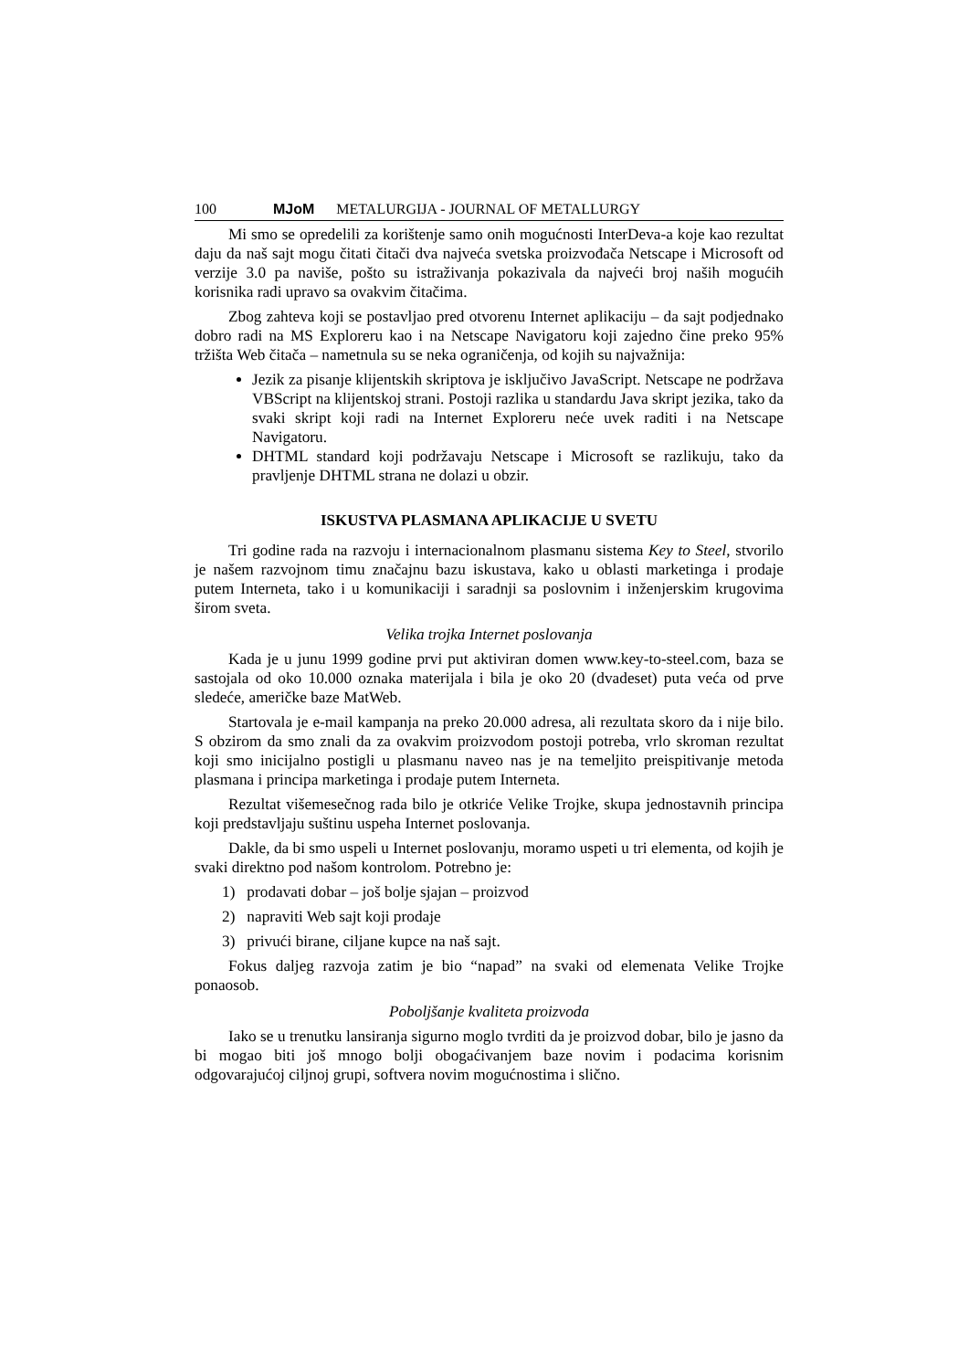100 MJoM METALURGIJA - JOURNAL OF METALLURGY
Mi smo se opredelili za korištenje samo onih mogućnosti InterDeva-a koje kao rezultat daju da naš sajt mogu čitati čitači dva najveća svetska proizvođača Netscape i Microsoft od verzije 3.0 pa naviše, pošto su istraživanja pokazivala da najveći broj naših mogućih korisnika radi upravo sa ovakvim čitačima.
Zbog zahteva koji se postavljao pred otvorenu Internet aplikaciju – da sajt podjednako dobro radi na MS Exploreru kao i na Netscape Navigatoru koji zajedno čine preko 95% tržišta Web čitača – nametnula su se neka ograničenja, od kojih su najvažnija:
Jezik za pisanje klijentskih skriptova je isključivo JavaScript. Netscape ne podržava VBScript na klijentskoj strani. Postoji razlika u standardu Java skript jezika, tako da svaki skript koji radi na Internet Exploreru neće uvek raditi i na Netscape Navigatoru.
DHTML standard koji podržavaju Netscape i Microsoft se razlikuju, tako da pravljenje DHTML strana ne dolazi u obzir.
ISKUSTVA PLASMANA APLIKACIJE U SVETU
Tri godine rada na razvoju i internacionalnom plasmanu sistema Key to Steel, stvorilo je našem razvojnom timu značajnu bazu iskustava, kako u oblasti marketinga i prodaje putem Interneta, tako i u komunikaciji i saradnji sa poslovnim i inženjerskim krugovima širom sveta.
Velika trojka Internet poslovanja
Kada je u junu 1999 godine prvi put aktiviran domen www.key-to-steel.com, baza se sastojala od oko 10.000 oznaka materijala i bila je oko 20 (dvadeset) puta veća od prve sledeće, američke baze MatWeb.
Startovala je e-mail kampanja na preko 20.000 adresa, ali rezultata skoro da i nije bilo. S obzirom da smo znali da za ovakvim proizvodom postoji potreba, vrlo skroman rezultat koji smo inicijalno postigli u plasmanu naveo nas je na temeljito preispitivanje metoda plasmana i principa marketinga i prodaje putem Interneta.
Rezultat višemesečnog rada bilo je otkriće Velike Trojke, skupa jednostavnih principa koji predstavljaju suštinu uspeha Internet poslovanja.
Dakle, da bi smo uspeli u Internet poslovanju, moramo uspeti u tri elementa, od kojih je svaki direktno pod našom kontrolom. Potrebno je:
1) prodavati dobar – još bolje sjajan – proizvod
2) napraviti Web sajt koji prodaje
3) privući birane, ciljane kupce na naš sajt.
Fokus daljeg razvoja zatim je bio “napad” na svaki od elemenata Velike Trojke ponaosob.
Poboljšanje kvaliteta proizvoda
Iako se u trenutku lansiranja sigurno moglo tvrditi da je proizvod dobar, bilo je jasno da bi mogao biti još mnogo bolji obogaćivanjem baze novim i podacima korisnim odgovarajućoj ciljnoj grupi, softvera novim mogućnostima i slično.